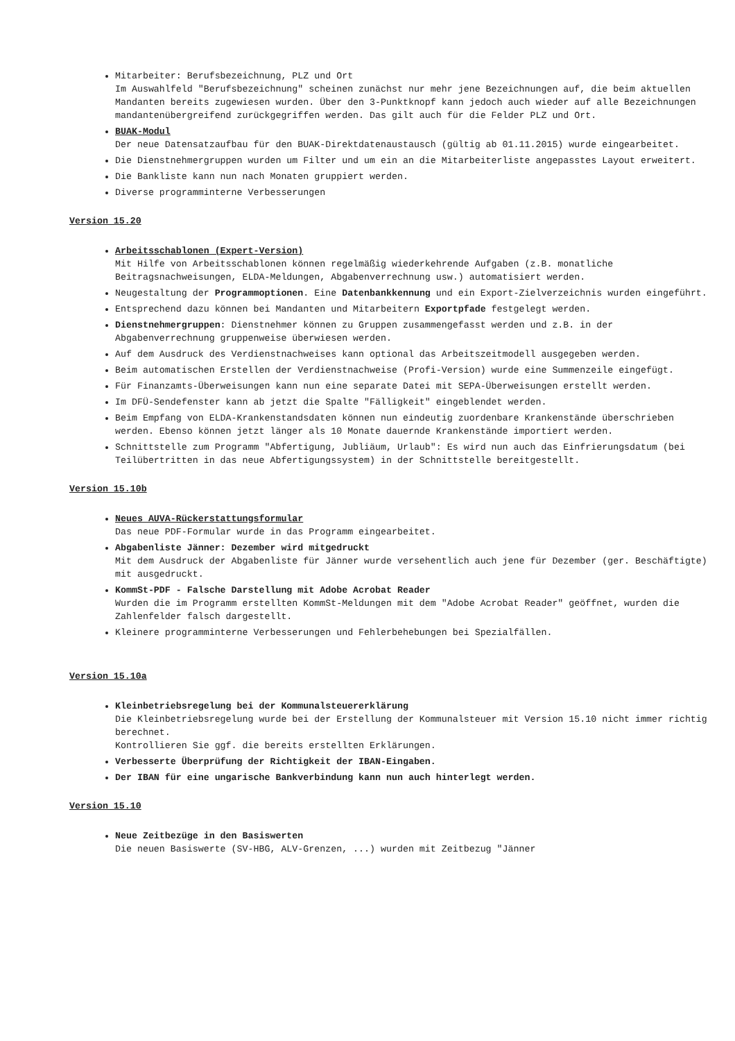Mitarbeiter: Berufsbezeichnung, PLZ und Ort
Im Auswahlfeld "Berufsbezeichnung" scheinen zunächst nur mehr jene Bezeichnungen auf, die beim aktuellen Mandanten bereits zugewiesen wurden. Über den 3-Punktknopf kann jedoch auch wieder auf alle Bezeichnungen mandantenübergreifend zurückgegriffen werden. Das gilt auch für die Felder PLZ und Ort.
BUAK-Modul
Der neue Datensatzaufbau für den BUAK-Direktdatenaustausch (gültig ab 01.11.2015) wurde eingearbeitet.
Die Dienstnehmergruppen wurden um Filter und um ein an die Mitarbeiterliste angepasstes Layout erweitert.
Die Bankliste kann nun nach Monaten gruppiert werden.
Diverse programminterne Verbesserungen
Version 15.20
Arbeitsschablonen (Expert-Version)
Mit Hilfe von Arbeitsschablonen können regelmäßig wiederkehrende Aufgaben (z.B. monatliche Beitragsnachweisungen, ELDA-Meldungen, Abgabenverrechnung usw.) automatisiert werden.
Neugestaltung der Programmoptionen. Eine Datenbankkennung und ein Export-Zielverzeichnis wurden eingeführt.
Entsprechend dazu können bei Mandanten und Mitarbeitern Exportpfade festgelegt werden.
Dienstnehmergruppen: Dienstnehmer können zu Gruppen zusammengefasst werden und z.B. in der Abgabenverrechnung gruppenweise überwiesen werden.
Auf dem Ausdruck des Verdienstnachweises kann optional das Arbeitszeitmodell ausgegeben werden.
Beim automatischen Erstellen der Verdienstnachweise (Profi-Version) wurde eine Summenzeile eingefügt.
Für Finanzamts-Überweisungen kann nun eine separate Datei mit SEPA-Überweisungen erstellt werden.
Im DFÜ-Sendefenster kann ab jetzt die Spalte "Fälligkeit" eingeblendet werden.
Beim Empfang von ELDA-Krankenstandsdaten können nun eindeutig zuordenbare Krankenstände überschrieben werden. Ebenso können jetzt länger als 10 Monate dauernde Krankenstände importiert werden.
Schnittstelle zum Programm "Abfertigung, Jubliäum, Urlaub": Es wird nun auch das Einfrierungsdatum (bei Teilübertritten in das neue Abfertigungssystem) in der Schnittstelle bereitgestellt.
Version 15.10b
Neues AUVA-Rückerstattungsformular
Das neue PDF-Formular wurde in das Programm eingearbeitet.
Abgabenliste Jänner: Dezember wird mitgedruckt
Mit dem Ausdruck der Abgabenliste für Jänner wurde versehentlich auch jene für Dezember (ger. Beschäftigte) mit ausgedruckt.
KommSt-PDF - Falsche Darstellung mit Adobe Acrobat Reader
Wurden die im Programm erstellten KommSt-Meldungen mit dem "Adobe Acrobat Reader" geöffnet, wurden die Zahlenfelder falsch dargestellt.
Kleinere programminterne Verbesserungen und Fehlerbehebungen bei Spezialfällen.
Version 15.10a
Kleinbetriebsregelung bei der Kommunalsteuererklärung
Die Kleinbetriebsregelung wurde bei der Erstellung der Kommunalsteuer mit Version 15.10 nicht immer richtig berechnet.
Kontrollieren Sie ggf. die bereits erstellten Erklärungen.
Verbesserte Überprüfung der Richtigkeit der IBAN-Eingaben.
Der IBAN für eine ungarische Bankverbindung kann nun auch hinterlegt werden.
Version 15.10
Neue Zeitbezüge in den Basiswerten
Die neuen Basiswerte (SV-HBG, ALV-Grenzen, ...) wurden mit Zeitbezug "Jänner